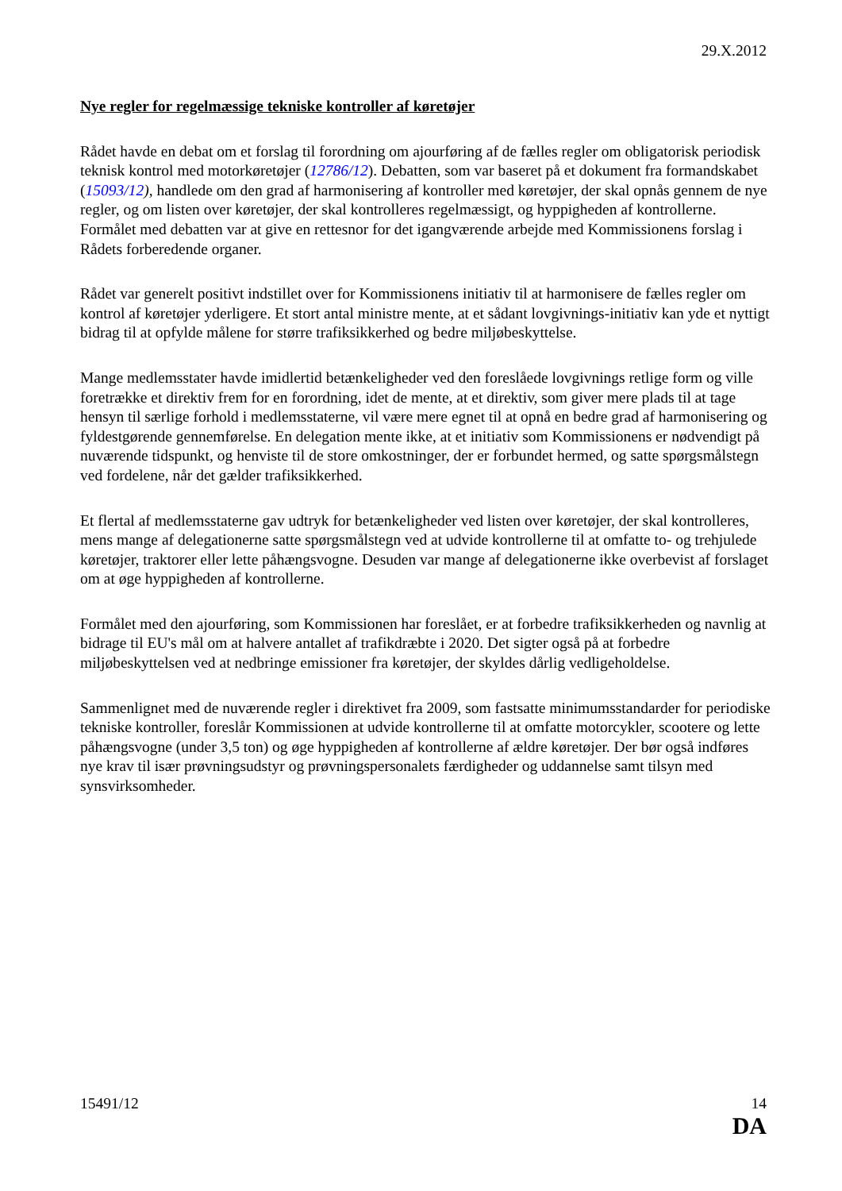29.X.2012
Nye regler for regelmæssige tekniske kontroller af køretøjer
Rådet havde en debat om et forslag til forordning om ajourføring af de fælles regler om obligatorisk periodisk teknisk kontrol med motorkøretøjer (12786/12). Debatten, som var baseret på et dokument fra formandskabet (15093/12), handlede om den grad af harmonisering af kontroller med køretøjer, der skal opnås gennem de nye regler, og om listen over køretøjer, der skal kontrolleres regelmæssigt, og hyppigheden af kontrollerne. Formålet med debatten var at give en rettesnor for det igangværende arbejde med Kommissionens forslag i Rådets forberedende organer.
Rådet var generelt positivt indstillet over for Kommissionens initiativ til at harmonisere de fælles regler om kontrol af køretøjer yderligere. Et stort antal ministre mente, at et sådant lovgivnings-initiativ kan yde et nyttigt bidrag til at opfylde målene for større trafiksikkerhed og bedre miljøbeskyttelse.
Mange medlemsstater havde imidlertid betænkeligheder ved den foreslåede lovgivnings retlige form og ville foretrække et direktiv frem for en forordning, idet de mente, at et direktiv, som giver mere plads til at tage hensyn til særlige forhold i medlemsstaterne, vil være mere egnet til at opnå en bedre grad af harmonisering og fyldestgørende gennemførelse. En delegation mente ikke, at et initiativ som Kommissionens er nødvendigt på nuværende tidspunkt, og henviste til de store omkostninger, der er forbundet hermed, og satte spørgsmålstegn ved fordelene, når det gælder trafiksikkerhed.
Et flertal af medlemsstaterne gav udtryk for betænkeligheder ved listen over køretøjer, der skal kontrolleres, mens mange af delegationerne satte spørgsmålstegn ved at udvide kontrollerne til at omfatte to- og trehjulede køretøjer, traktorer eller lette påhængsvogne. Desuden var mange af delegationerne ikke overbevist af forslaget om at øge hyppigheden af kontrollerne.
Formålet med den ajourføring, som Kommissionen har foreslået, er at forbedre trafiksikkerheden og navnlig at bidrage til EU's mål om at halvere antallet af trafikdræbte i 2020. Det sigter også på at forbedre miljøbeskyttelsen ved at nedbringe emissioner fra køretøjer, der skyldes dårlig vedligeholdelse.
Sammenlignet med de nuværende regler i direktivet fra 2009, som fastsatte minimumsstandarder for periodiske tekniske kontroller, foreslår Kommissionen at udvide kontrollerne til at omfatte motorcykler, scootere og lette påhængsvogne (under 3,5 ton) og øge hyppigheden af kontrollerne af ældre køretøjer. Der bør også indføres nye krav til især prøvningsudstyr og prøvningspersonalets færdigheder og uddannelse samt tilsyn med synsvirksomheder.
15491/12 14
DA